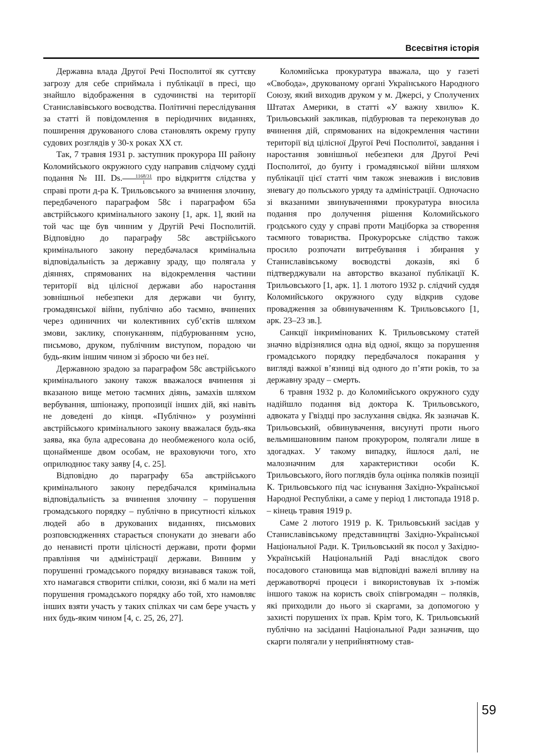Всесвітня історія
Державна влада Другої Речі Посполитої як суттєву загрозу для себе сприймала і публікації в пресі, що знайшло відображення в судочинстві на території Станиславівського воєводства. Політичні переслідування за статті й повідомлення в періодичних виданнях, поширення друкованого слова становлять окрему групу судових розглядів у 30-х роках XX ст.
Так, 7 травня 1931 р. заступник прокурора III району Коломийського окружного суду направив слідчому судді подання № III. Ds.1168/31 1 про відкриття слідства у справі проти д-ра К. Трильовського за вчинення злочину, передбаченого параграфом 58с і параграфом 65а австрійського кримінального закону [1, арк. 1], який на той час ще був чинним у Другій Речі Посполитій. Відповідно до параграфу 58с австрійського кримінального закону передбачалася кримінальна відповідальність за державну зраду, що полягала у діяннях, спрямованих на відокремлення частини території від цілісної держави або наростання зовнішньої небезпеки для держави чи бунту, громадянської війни, публічно або таємно, вчинених через одиничних чи колективних суб’єктів шляхом змови, заклику, спонуканням, підбурюванням усно, письмово, друком, публічним виступом, порадою чи будь-яким іншим чином зі зброєю чи без неї.
Державною зрадою за параграфом 58с австрійського кримінального закону також вважалося вчинення зі вказаною вище метою таємних діянь, замахів шляхом вербування, шпіонажу, пропозиції інших дій, які навіть не доведені до кінця. «Публічно» у розумінні австрійського кримінального закону вважалася будь-яка заява, яка була адресована до необмеженого кола осіб, щонайменше двом особам, не враховуючи того, хто оприлюднює таку заяву [4, с. 25].
Відповідно до параграфу 65а австрійського кримінального закону передбачалcя кримінальна відповідальність за вчинення злочину – порушення громадського порядку – публічно в присутності кількох людей або в друкованих виданнях, письмових розповсюдженнях старається спонукати до зневаги або до ненависті проти цілісності держави, проти форми правління чи адміністрації держави. Винним у порушенні громадського порядку визнавався також той, хто намагався створити спілки, союзи, які б мали на меті порушення громадського порядку або той, хто намовляє інших взяти участь у таких спілках чи сам бере участь у них будь-яким чином [4, с. 25, 26, 27].
Коломийська прокуратура вважала, що у газеті «Свобода», друкованому органі Українського Народного Союзу, який виходив друком у м. Джерсі, у Сполучених Штатах Америки, в статті «У важну хвилю» К. Трильовський закликав, підбурював та переконував до вчинення дій, спрямованих на відокремлення частини території від цілісної Другої Речі Посполитої, завдання і наростання зовнішньої небезпеки для Другої Речі Посполитої, до бунту і громадянської війни шляхом публікації цієї статті чим також зневажив і висловив зневагу до польського уряду та адміністрації. Одночасно зі вказаними звинуваченнями прокуратура вносила подання про долучення рішення Коломийського гродського суду у справі проти Маціборка за створення таємного товариства. Прокурорське слідство також просило розпочати витребування і збирання у Станиславівському воєводстві доказів, які б підтверджували на авторство вказаної публікації К. Трильовського [1, арк. 1]. 1 лютого 1932 р. слідчий суддя Коломийського окружного суду відкрив судове провадження за обвинуваченням К. Трильовського [1, арк. 23–23 зв.].
Санкції інкримінованих К. Трильовському статей значно відрізнялися одна від одної, якщо за порушення громадського порядку передбачалося покарання у вигляді важкої в’язниці від одного до п’яти років, то за державну зраду – смерть.
6 травня 1932 р. до Коломийського окружного суду надійшло подання від доктора К. Трильовського, адвоката у Гвіздці про заслухання свідка. Як зазначав К. Трильовський, обвинувачення, висунуті проти нього вельмишановним паном прокурором, полягали лише в здогадках. У такому випадку, йшлося далі, не малозначним для характеристики особи К. Трильовського, його поглядів була оцінка поляків позиції К. Трильовського під час існування Західно-Української Народної Республіки, а саме у період 1 листопада 1918 р. – кінець травня 1919 р.
Саме 2 лютого 1919 р. К. Трильовський засідав у Станиславівському представництві Західно-Української Національної Ради. К. Трильовський як посол у Західно-Українській Національній Раді внаслідок свого посадового становища мав відповідні важелі впливу на державотворчі процеси і використовував їх з-поміж іншого також на користь своїх співгромадян – поляків, які приходили до нього зі скаргами, за допомогою у захисті порушених їх прав. Крім того, К. Трильовський публічно на засіданні Національної Ради зазначив, що скарги полягали у неприйнятному став-
59